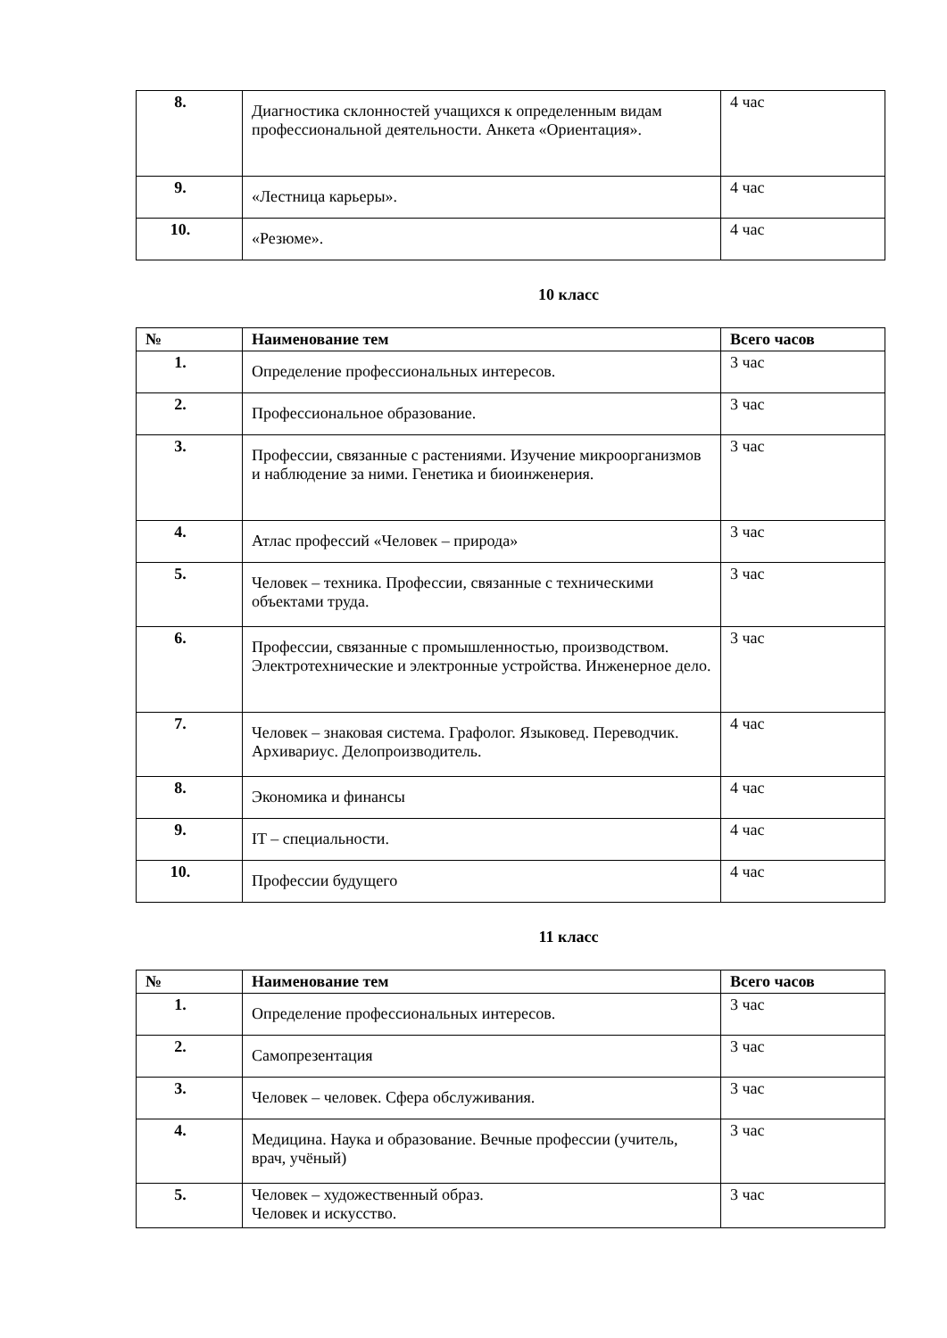| 8. | Диагностика склонностей учащихся к определенным видам профессиональной деятельности. Анкета «Ориентация». | 4 час |
| 9. | «Лестница карьеры». | 4 час |
| 10. | «Резюме». | 4 час |
10 класс
| № | Наименование тем | Всего часов |
| --- | --- | --- |
| 1. | Определение профессиональных интересов. | 3 час |
| 2. | Профессиональное образование. | 3 час |
| 3. | Профессии, связанные с растениями. Изучение микроорганизмов и наблюдение за ними. Генетика и биоинженерия. | 3 час |
| 4. | Атлас профессий «Человек – природа» | 3 час |
| 5. | Человек – техника. Профессии, связанные с техническими объектами труда. | 3 час |
| 6. | Профессии, связанные с промышленностью, производством. Электротехнические и электронные устройства. Инженерное дело. | 3 час |
| 7. | Человек – знаковая система. Графолог. Языковед. Переводчик. Архивариус. Делопроизводитель. | 4 час |
| 8. | Экономика и финансы | 4 час |
| 9. | IT – специальности. | 4 час |
| 10. | Профессии будущего | 4 час |
11 класс
| № | Наименование тем | Всего часов |
| --- | --- | --- |
| 1. | Определение профессиональных интересов. | 3 час |
| 2. | Самопрезентация | 3 час |
| 3. | Человек – человек. Сфера обслуживания. | 3 час |
| 4. | Медицина. Наука и образование. Вечные профессии (учитель, врач, учёный) | 3 час |
| 5. | Человек – художественный образ. Человек и искусство. | 3 час |